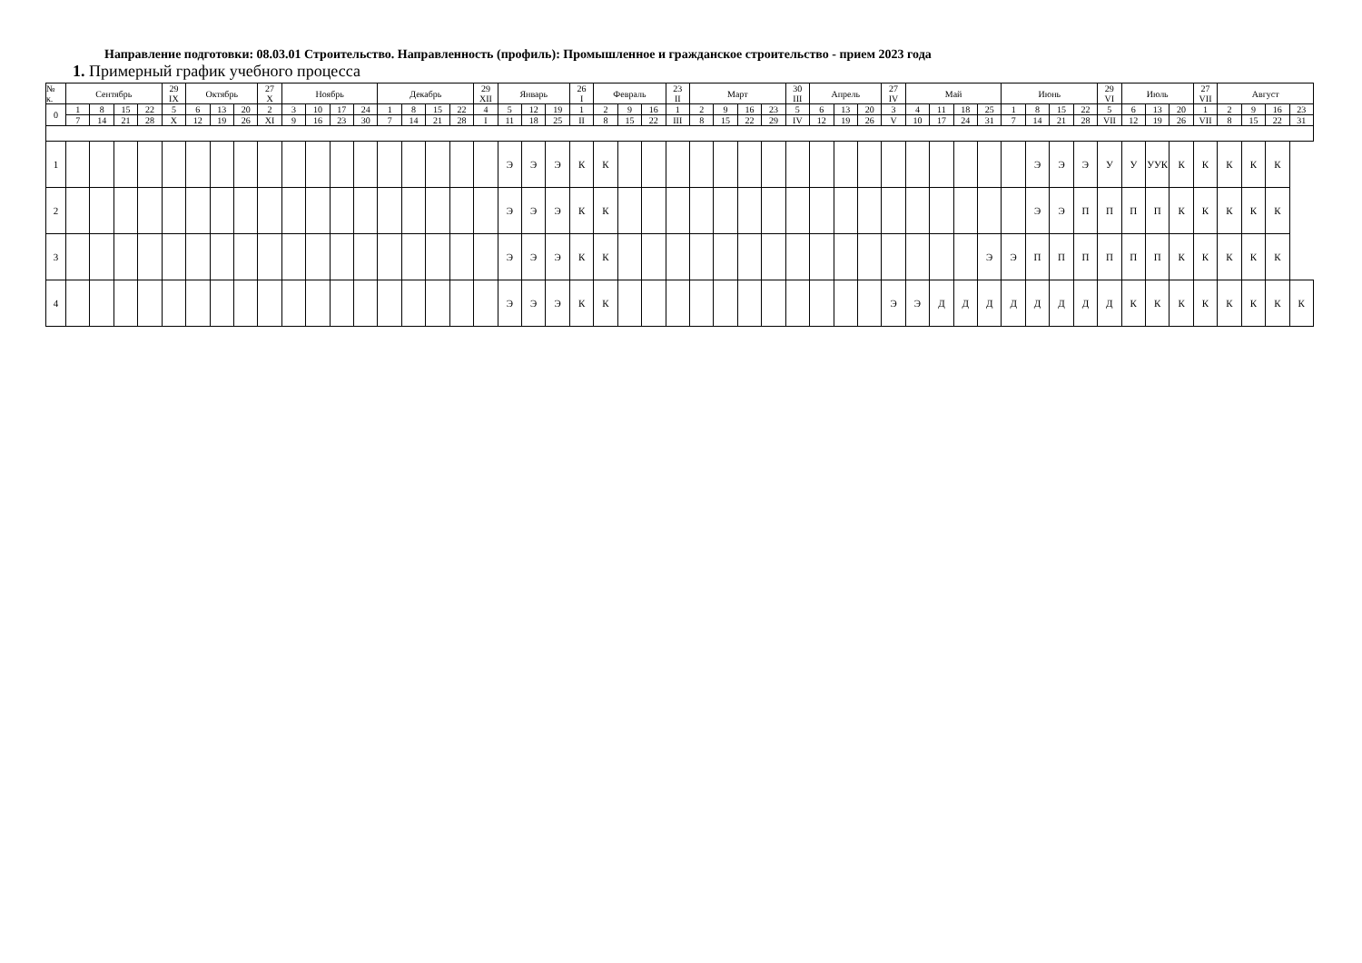Направление подготовки: 08.03.01 Строительство. Направленность (профиль): Промышленное и гражданское строительство - прием 2023 года
1. Примерный график учебного процесса
| № к. | Сентябрь | | | | 29 IX | Октябрь | | | 27 X | Ноябрь | | | | Декабрь | | | | 29 XII | Январь | | | 26 I | Февраль | | | 23 II | Март | | | | 30 III | Апрель | | | 27 IV | Май | | | | Июнь | | | | 29 VI | Июль | | | 27 VII | Август | | | |
| --- | --- | --- | --- | --- | --- | --- | --- | --- | --- | --- | --- | --- | --- | --- | --- | --- | --- | --- | --- | --- | --- | --- | --- | --- | --- | --- | --- | --- | --- | --- | --- | --- | --- | --- | --- | --- | --- | --- | --- | --- | --- | --- | --- | --- | --- | --- | --- | --- | --- | --- | --- | --- |
| 0 | 1 | 8 | 15 | 22 | 5 | 6 | 13 | 20 | 2 | 3 | 10 | 17 | 24 | 1 | 8 | 15 | 22 | 4 | 5 | 12 | 19 | 1 | 2 | 9 | 16 | 1 | 2 | 9 | 16 | 23 | 5 | 6 | 13 | 20 | 3 | 4 | 11 | 18 | 25 | 1 | 8 | 15 | 22 | 5 | 6 | 13 | 20 | 1 | 2 | 9 | 16 | 23 |
| | 7 | 14 | 21 | 28 | X | 12 | 19 | 26 | XI | 9 | 16 | 23 | 30 | 7 | 14 | 21 | 28 | I | 11 | 18 | 25 | II | 8 | 15 | 22 | III | 8 | 15 | 22 | 29 | IV | 12 | 19 | 26 | V | 10 | 17 | 24 | 31 | 7 | 14 | 21 | 28 | VII | 12 | 19 | 26 | VII | 8 | 15 | 22 | 31 |
| 1 | | | | | | | | | | | | | | | | | | | Э | Э | Э | К | К | | | | | | | | | | | | | | | | | | Э | Э | Э | У | У | УУК | К | К | К | К | К | |
| 2 | | | | | | | | | | | | | | | | | | | Э | Э | Э | К | К | | | | | | | | | | | | | | | | | | Э | Э | П | П | П | П | К | К | К | К | К | |
| 3 | | | | | | | | | | | | | | | | | | | Э | Э | Э | К | К | | | | | | | | | | | | | | | | Э | Э | П | П | П | П | П | П | К | К | К | К | К | |
| 4 | | | | | | | | | | | | | | | | | | | Э | Э | Э | К | К | | | | | | | | | | | | Э | Э | Д | Д | Д | Д | Д | Д | Д | Д | К | К | К | К | К | К | К | К |